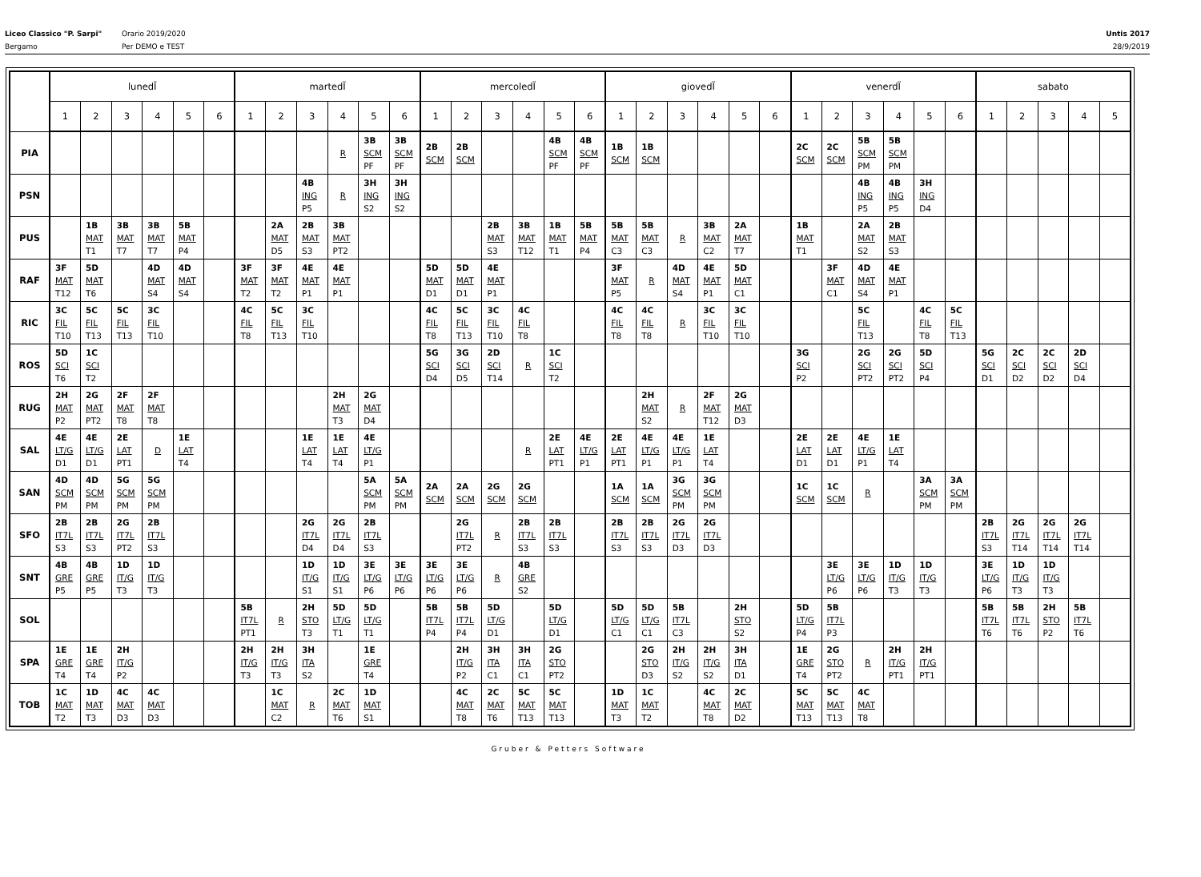Liceo Classico "P. Sarpi"
Bergamo
Orario 2019/2020
Per DEMO e TEST
Untis 2017
28/9/2019
| | lunedÏ | | | | | | martedÏ | | | | | | mercoledÏ | | | | | | giovedÏ | | | | | | venerdÏ | | | | | | sabato | | | | |
| --- | --- | --- | --- | --- | --- | --- | --- | --- | --- | --- | --- | --- | --- | --- | --- | --- | --- | --- | --- | --- | --- | --- | --- | --- | --- | --- | --- | --- | --- | --- | --- | --- | --- | --- | --- |
| | 1 | 2 | 3 | 4 | 5 | 6 | 1 | 2 | 3 | 4 | 5 | 6 | 1 | 2 | 3 | 4 | 5 | 6 | 1 | 2 | 3 | 4 | 5 | 6 | 1 | 2 | 3 | 4 | 5 | 6 | 1 | 2 | 3 | 4 | 5 |
| PIA | | | | | | | | | | R | 3B SCM PF | 3B SCM PF | 2B SCM | 2B SCM | | | 4B SCM PF | 4B SCM PF | 1B SCM | 1B SCM | | | | | 2C SCM | 2C SCM | 5B SCM PM | 5B SCM PM | | | | | | | |
| PSN | | | | | | | | | 4B ING P5 | R | 3H ING S2 | 3H ING S2 | | | | | | | | | | | | | | | 4B ING P5 | 4B ING P5 | 3H ING D4 | | | | | | |
| PUS | | 1B MAT T1 | 3B MAT T7 | 3B MAT T7 | 5B MAT P4 | | | 2A MAT D5 | 2B MAT S3 | 3B MAT PT2 | | | | | 2B MAT S3 | 3B MAT T12 | 1B MAT T1 | 5B MAT P4 | 5B MAT C3 | 5B MAT C3 | R | 3B MAT C2 | 2A MAT T7 | | 1B MAT T1 | | 2A MAT S2 | 2B MAT S3 | | | | | | | |
| RAF | 3F MAT T12 | 5D MAT T6 | | 4D MAT S4 | 4D MAT S4 | | 3F MAT T2 | 3F MAT T2 | 4E MAT P1 | 4E MAT P1 | | | 5D MAT D1 | 5D MAT D1 | 4E MAT P1 | | | | 3F MAT P5 | R | 4D MAT S4 | 4E MAT P1 | 5D MAT C1 | | | 3F MAT C1 | 4D MAT S4 | 4E MAT P1 | | | | | | | |
| RIC | 3C FIL T10 | 5C FIL T13 | 5C FIL T13 | 3C FIL T10 | | | 4C FIL T8 | 5C FIL T13 | 3C FIL T10 | | | | 4C FIL T8 | 5C FIL T13 | 3C FIL T10 | 4C FIL T8 | | | 4C FIL T8 | 4C FIL T8 | R | 3C FIL T10 | 3C FIL T10 | | | | 5C FIL T13 | | 4C FIL T8 | 5C FIL T13 | | | | | |
| ROS | 5D SCI T6 | 1C SCI T2 | | | | | | | | | | | 5G SCI D4 | 3G SCI D5 | 2D SCI T14 | R | 1C SCI T2 | | | | | | | | 3G SCI P2 | | 2G SCI PT2 | 2G SCI PT2 | 5D SCI P4 | | 5G SCI D1 | 2C SCI D2 | 2C SCI D2 | 2D SCI D4 | |
| RUG | 2H MAT P2 | 2G MAT PT2 | 2F MAT T8 | 2F MAT T8 | | | | | | 2H MAT T3 | 2G MAT D4 | | | | | | | | | 2H MAT S2 | R | 2F MAT T12 | 2G MAT D3 | | | | | | | | | | | | |
| SAL | 4E LT/G D1 | 4E LT/G D1 | 2E LAT PT1 | D | 1E LAT T4 | | | | 1E LAT T4 | 1E LAT T4 | 4E LT/G P1 | | | | | R | 2E LAT PT1 | 4E LT/G P1 | 2E LAT PT1 | 4E LT/G P1 | 4E LT/G P1 | 1E LAT T4 | | | 2E LAT D1 | 2E LAT D1 | 4E LT/G P1 | 1E LAT T4 | | | | | | | |
| SAN | 4D SCM PM | 4D SCM PM | 5G SCM PM | 5G SCM PM | | | | | | | 5A SCM PM | 5A SCM PM | 2A SCM | 2A SCM | 2G SCM | 2G SCM | | | 1A SCM | 1A SCM | 3G SCM PM | 3G SCM PM | | | 1C SCM | 1C SCM | R | | 3A SCM PM | 3A SCM PM | | | | | |
| SFO | 2B IT7L S3 | 2B IT7L S3 | 2G IT7L PT2 | 2B IT7L S3 | | | | | 2G IT7L D4 | 2G IT7L D4 | 2B IT7L S3 | | | 2G IT7L PT2 | R | 2B IT7L S3 | 2B IT7L S3 | | 2B IT7L S3 | 2B IT7L S3 | 2G IT7L D3 | 2G IT7L D3 | | | | | | | | | 2B IT7L S3 | 2G IT7L T14 | 2G IT7L T14 | 2G IT7L T14 | |
| SNT | 4B GRE P5 | 4B GRE P5 | 1D IT/G T3 | 1D IT/G T3 | | | | | 1D IT/G S1 | 1D IT/G S1 | 3E LT/G P6 | 3E LT/G P6 | 3E LT/G P6 | 3E LT/G P6 | R | 4B GRE S2 | | | | | | | | | | 3E LT/G P6 | 3E LT/G P6 | 1D IT/G T3 | 1D IT/G T3 | | 3E LT/G P6 | 1D IT/G T3 | 1D IT/G T3 | | |
| SOL | | | | | | | 5B IT7L PT1 | R | 2H STO T3 | 5D LT/G T1 | 5D LT/G T1 | | 5B IT7L P4 | 5B IT7L P4 | 5D LT/G D1 | | 5D LT/G D1 | | 5D LT/G C1 | 5D LT/G C1 | 5B IT7L C3 | | 2H STO S2 | | 5D LT/G P4 | 5B IT7L P3 | | | | | 5B IT7L T6 | 5B IT7L T6 | 2H STO P2 | 5B IT7L T6 | |
| SPA | 1E GRE T4 | 1E GRE T4 | 2H IT/G P2 | | | | 2H IT/G T3 | 2H IT/G T3 | 3H ITA S2 | | 1E GRE T4 | | | 2H IT/G P2 | 3H ITA C1 | 3H ITA C1 | 2G STO PT2 | | | 2G STO D3 | 2H IT/G S2 | 2H IT/G S2 | 3H ITA D1 | | 1E GRE T4 | 2G STO PT2 | R | 2H IT/G PT1 | 2H IT/G PT1 | | | | | | |
| TOB | 1C MAT T2 | 1D MAT T3 | 4C MAT D3 | 4C MAT D3 | | | | 1C MAT C2 | R | 2C MAT T6 | 1D MAT S1 | | | 4C MAT T8 | 2C MAT T6 | 5C MAT T13 | 5C MAT T13 | | 1D MAT T3 | 1C MAT T2 | | 4C MAT T8 | 2C MAT D2 | | 5C MAT T13 | 5C MAT T13 | 4C MAT T8 | | | | | | | | |
Gruber & Petters Software